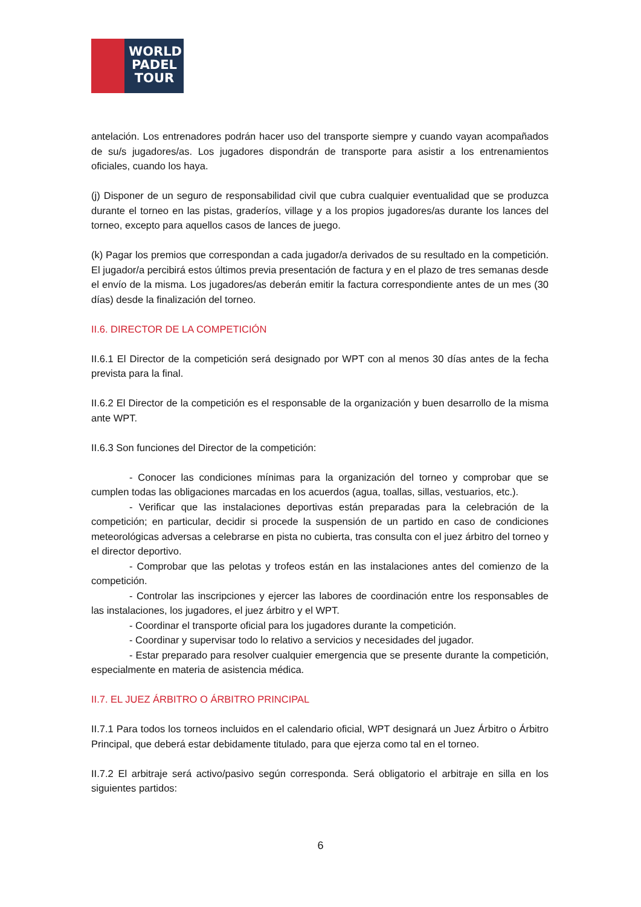WORLD
PADEL
TOUR
antelación. Los entrenadores podrán hacer uso del transporte siempre y cuando vayan acompañados de su/s jugadores/as. Los jugadores dispondrán de transporte para asistir a los entrenamientos oficiales, cuando los haya.
(j) Disponer de un seguro de responsabilidad civil que cubra cualquier eventualidad que se produzca durante el torneo en las pistas, graderíos, village y a los propios jugadores/as durante los lances del torneo, excepto para aquellos casos de lances de juego.
(k) Pagar los premios que correspondan a cada jugador/a derivados de su resultado en la competición. El jugador/a percibirá estos últimos previa presentación de factura y en el plazo de tres semanas desde el envío de la misma. Los jugadores/as deberán emitir la factura correspondiente antes de un mes (30 días) desde la finalización del torneo.
II.6. DIRECTOR DE LA COMPETICIÓN
II.6.1 El Director de la competición será designado por WPT con al menos 30 días antes de la fecha prevista para la final.
II.6.2 El Director de la competición es el responsable de la organización y buen desarrollo de la misma ante WPT.
II.6.3 Son funciones del Director de la competición:
- Conocer las condiciones mínimas para la organización del torneo y comprobar que se cumplen todas las obligaciones marcadas en los acuerdos (agua, toallas, sillas, vestuarios, etc.).
- Verificar que las instalaciones deportivas están preparadas para la celebración de la competición; en particular, decidir si procede la suspensión de un partido en caso de condiciones meteorológicas adversas a celebrarse en pista no cubierta, tras consulta con el juez árbitro del torneo y el director deportivo.
- Comprobar que las pelotas y trofeos están en las instalaciones antes del comienzo de la competición.
- Controlar las inscripciones y ejercer las labores de coordinación entre los responsables de las instalaciones, los jugadores, el juez árbitro y el WPT.
- Coordinar el transporte oficial para los jugadores durante la competición.
- Coordinar y supervisar todo lo relativo a servicios y necesidades del jugador.
- Estar preparado para resolver cualquier emergencia que se presente durante la competición, especialmente en materia de asistencia médica.
II.7. EL JUEZ ÁRBITRO O ÁRBITRO PRINCIPAL
II.7.1 Para todos los torneos incluidos en el calendario oficial, WPT designará un Juez Árbitro o Árbitro Principal, que deberá estar debidamente titulado, para que ejerza como tal en el torneo.
II.7.2 El arbitraje será activo/pasivo según corresponda. Será obligatorio el arbitraje en silla en los siguientes partidos:
6